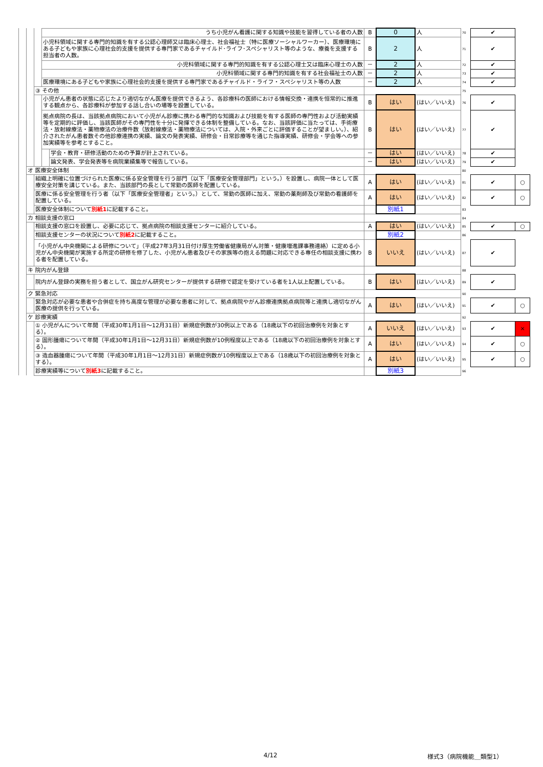| | | | うち小児がん看護に関する知識や技能を習得している者の人数 | | B | 0 | 人 | 70 | ✔ | |
| | | | 小児科領域に関する専門的知識を有する公認心理師又は臨床心理士、社会福祉士（特に医療ソーシャルワーカー）、医療環境にある子どもや家族に心理社会的支援を提供する専門家であるチャイルド･ライフ･スペシャリスト等のような、療養を支援する担当者の人数。 | | B | 2 | 人 | 71 | ✔ | |
| | | | 小児科領域に関する専門的知識を有する公認心理士又は臨床心理士の人数 | | － | 2 | 人 | 72 | ✔ | |
| | | | 小児科領域に関する専門的知識を有する社会福祉士の人数 | | － | 2 | 人 | 73 | ✔ | |
| | | | 医療環境にある子どもや家族に心理社会的支援を提供する専門家であるチャイルド・ライフ・スペシャリスト等の人数 | | － | 2 | 人 | 74 | ✔ | |
| | | ③ その他 | | | | | | 75 | | |
| | | | 小児がん患者の状態に応じたより適切ながん医療を提供できるよう、各診療科の医師における情報交換・連携を恒常的に推進する観点から、各診療科が参加する話し合いの場等を設置している。 | | B | はい | (はい／いいえ) | 76 | ✔ | |
| | | | 拠点病院の長は、当該拠点病院において小児がん診療に携わる専門的な知識および技能を有する医師の専門性および活動実績等を定期的に評価し、当該医師がその専門性を十分に発揮できる体制を整備している。なお、当該評価に当たっては、手術療法・放射線療法・薬物療法の治療件数（放射線療法・薬物療法については、入院・外来ごとに評価することが望ましい。）、紹介されたがん患者数その他診療連携の実績、論文の発表実績、研修会・日常診療等を通じた指導実績、研修会・学会等への参加実績等を参考とすること。 | | B | はい | (はい／いいえ) | 77 | ✔ | |
| | | | | 学会・教育・研修活動のための予算が計上されている。 | － | はい | (はい／いいえ) | 78 | ✔ | |
| | | | | 論文発表、学会発表等を病院業績集等で報告している。 | － | はい | (はい／いいえ) | 79 | ✔ | |
| | オ 医療安全体制 | | | | | | | 80 | | |
| | | 組織上明確に位置づけられた医療に係る安全管理を行う部門（以下「医療安全管理部門」という。）を設置し、病院一体として医療安全対策を講じている。また、当該部門の長として常勤の医師を配置している。 | | | A | はい | (はい／いいえ) | 81 | ✔ | ○ |
| | | 医療に係る安全管理を行う者（以下「医療安全管理者」という。）として、常勤の医師に加え、常勤の薬剤師及び常勤の看護師を配置している。 | | | A | はい | (はい／いいえ) | 82 | ✔ | ○ |
| | | 医療安全体制について 別紙1 に記載すること。 | | | | 別紙1 | | 83 | | |
| | カ 相談支援の窓口 | | | | | | | 84 | | |
| | | 相談支援の窓口を設置し、必要に応じて、拠点病院の相談支援センターに紹介している。 | | | A | はい | (はい／いいえ) | 85 | ✔ | ○ |
| | | 相談支援センターの状況について 別紙2 に記載すること。 | | | | 別紙2 | | 86 | | |
| | | 「小児がん中央機関による研修について」（平成27年3月31日付け厚生労働省健康局がん対策・健康増進課事務連絡）に定める小児がん中央機関が実施する所定の研修を修了した、小児がん患者及びその家族等の抱える問題に対応できる専任の相談支援に携わる者を配置している。 | | | B | いいえ | (はい／いいえ) | 87 | ✔ | |
| | キ 院内がん登録 | | | | | | | 88 | | |
| | | 院内がん登録の実務を担う者として、国立がん研究センターが提供する研修で認定を受けている者を1人以上配置している。 | | | B | はい | (はい／いいえ) | 89 | ✔ | |
| | ク 緊急対応 | | | | | | | 90 | | |
| | | 緊急対応が必要な患者や合併症を持ち高度な管理が必要な患者に対して、拠点病院やがん診療連携拠点病院等と連携し適切ながん医療の提供を行っている。 | | | A | はい | (はい／いいえ) | 91 | ✔ | ○ |
| | ケ 診療実績 | | | | | | | 92 | | |
| | | ① 小児がんについて年間（平成30年1月1日～12月31日）新規症例数が30例以上である（18歳以下の初回治療例を対象とする）。 | | | A | いいえ | (はい／いいえ) | 93 | ✔ | × |
| | | ② 固形腫瘍について年間（平成30年1月1日～12月31日）新規症例数が10例程度以上である（18歳以下の初回治療例を対象とする）。 | | | A | はい | (はい／いいえ) | 94 | ✔ | ○ |
| | | ③ 造血器腫瘍について年間（平成30年1月1日～12月31日）新規症例数が10例程度以上である（18歳以下の初回治療例を対象とする）。 | | | A | はい | (はい／いいえ) | 95 | ✔ | ○ |
| | | 診療実績等について 別紙3 に記載すること。 | | | | 別紙3 | | 96 | | |
4/12 様式3（病院機能＿類型1）